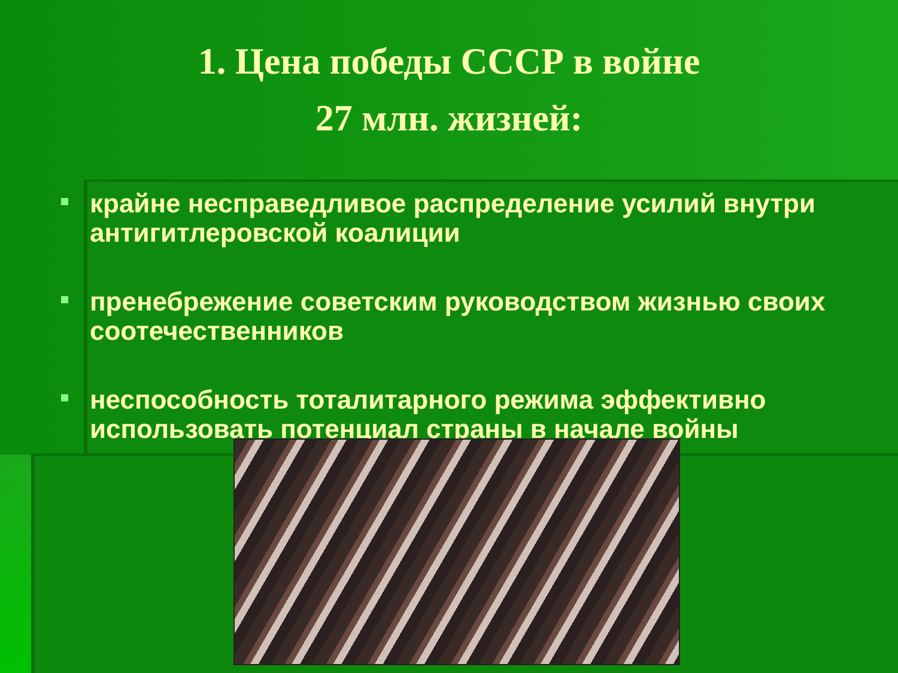1. Цена победы СССР в войне
27 млн. жизней:
крайне несправедливое распределение усилий внутри антигитлеровской коалиции
пренебрежение советским руководством жизнью своих соотечественников
неспособность тоталитарного режима эффективно использовать потенциал страны в начале войны